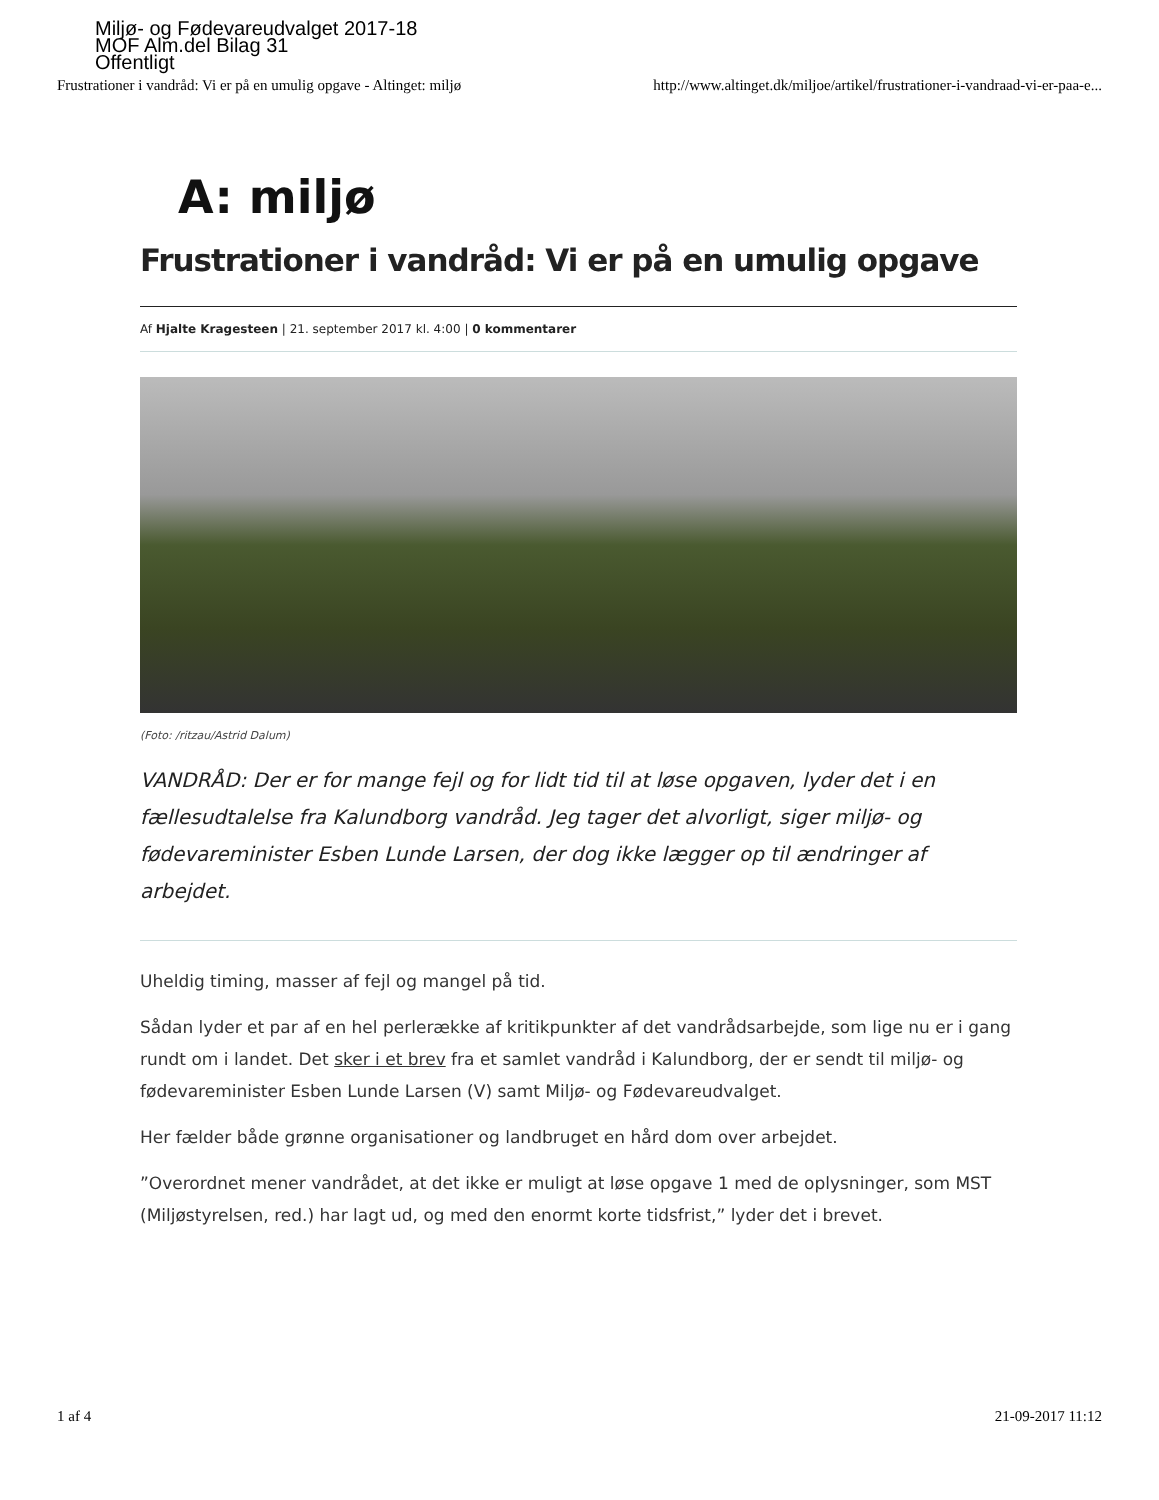Miljø- og Fødevareudvalget 2017-18
MOF Alm.del Bilag 31
Offentligt
Frustrationer i vandråd: Vi er på en umulig opgave - Altinget: miljø http://www.altinget.dk/miljoe/artikel/frustrationer-i-vandraad-vi-er-paa-e...
A: miljø
Frustrationer i vandråd: Vi er på en umulig opgave
Af Hjalte Kragesteen | 21. september 2017 kl. 4:00 | 0 kommentarer
(Foto: /ritzau/Astrid Dalum)
VANDRÅD: Der er for mange fejl og for lidt tid til at løse opgaven, lyder det i en fællesudtalelse fra Kalundborg vandråd. Jeg tager det alvorligt, siger miljø- og fødevareminister Esben Lunde Larsen, der dog ikke lægger op til ændringer af arbejdet.
Uheldig timing, masser af fejl og mangel på tid.
Sådan lyder et par af en hel perlerække af kritikpunkter af det vandrådsarbejde, som lige nu er i gang rundt om i landet. Det sker i et brev fra et samlet vandråd i Kalundborg, der er sendt til miljø- og fødevareminister Esben Lunde Larsen (V) samt Miljø- og Fødevareudvalget.
Her fælder både grønne organisationer og landbruget en hård dom over arbejdet.
”Overordnet mener vandrådet, at det ikke er muligt at løse opgave 1 med de oplysninger, som MST (Miljøstyrelsen, red.) har lagt ud, og med den enormt korte tidsfrist,” lyder det i brevet.
1 af 4 21-09-2017 11:12